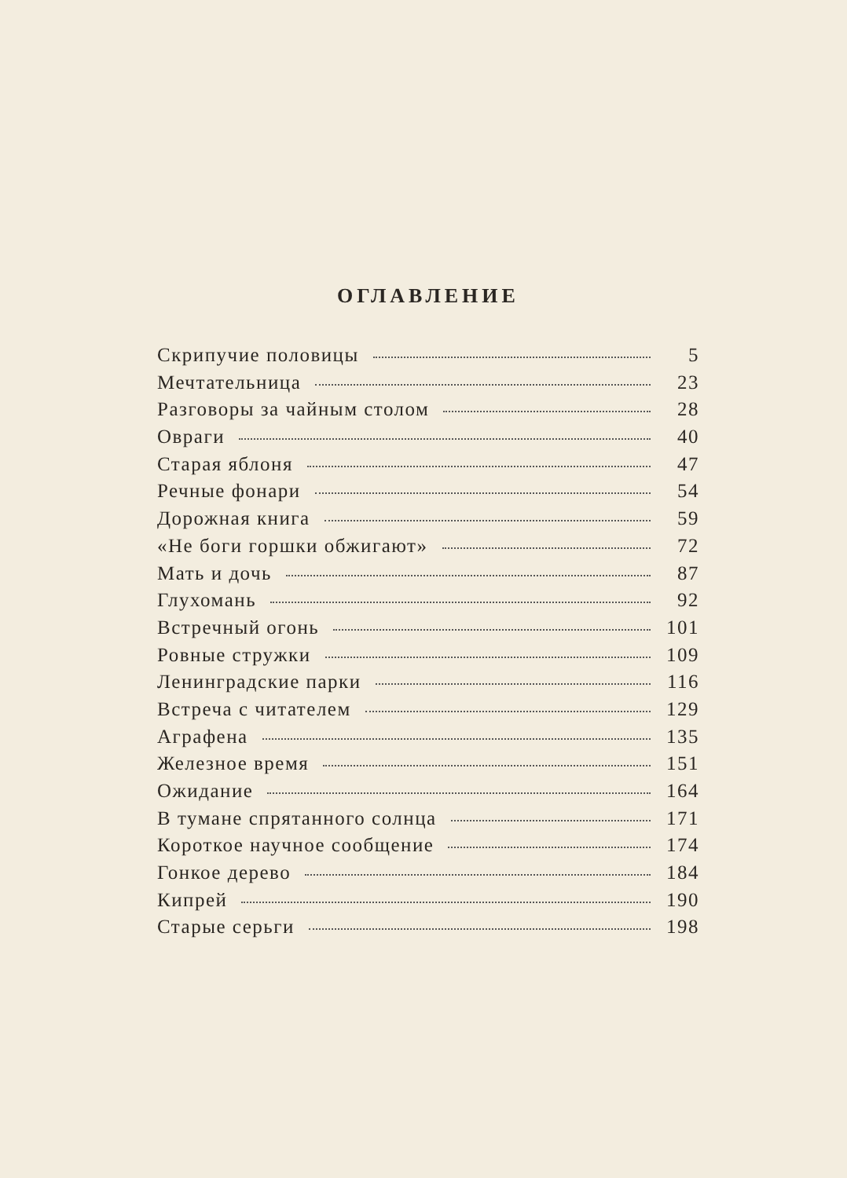ОГЛАВЛЕНИЕ
Скрипучие половицы 5
Мечтательница 23
Разговоры за чайным столом 28
Овраги 40
Старая яблоня 47
Речные фонари 54
Дорожная книга 59
«Не боги горшки обжигают» 72
Мать и дочь 87
Глухомань 92
Встречный огонь 101
Ровные стружки 109
Ленинградские парки 116
Встреча с читателем 129
Аграфена 135
Железное время 151
Ожидание 164
В тумане спрятанного солнца 171
Короткое научное сообщение 174
Гонкое дерево 184
Кипрей 190
Старые серьги 198